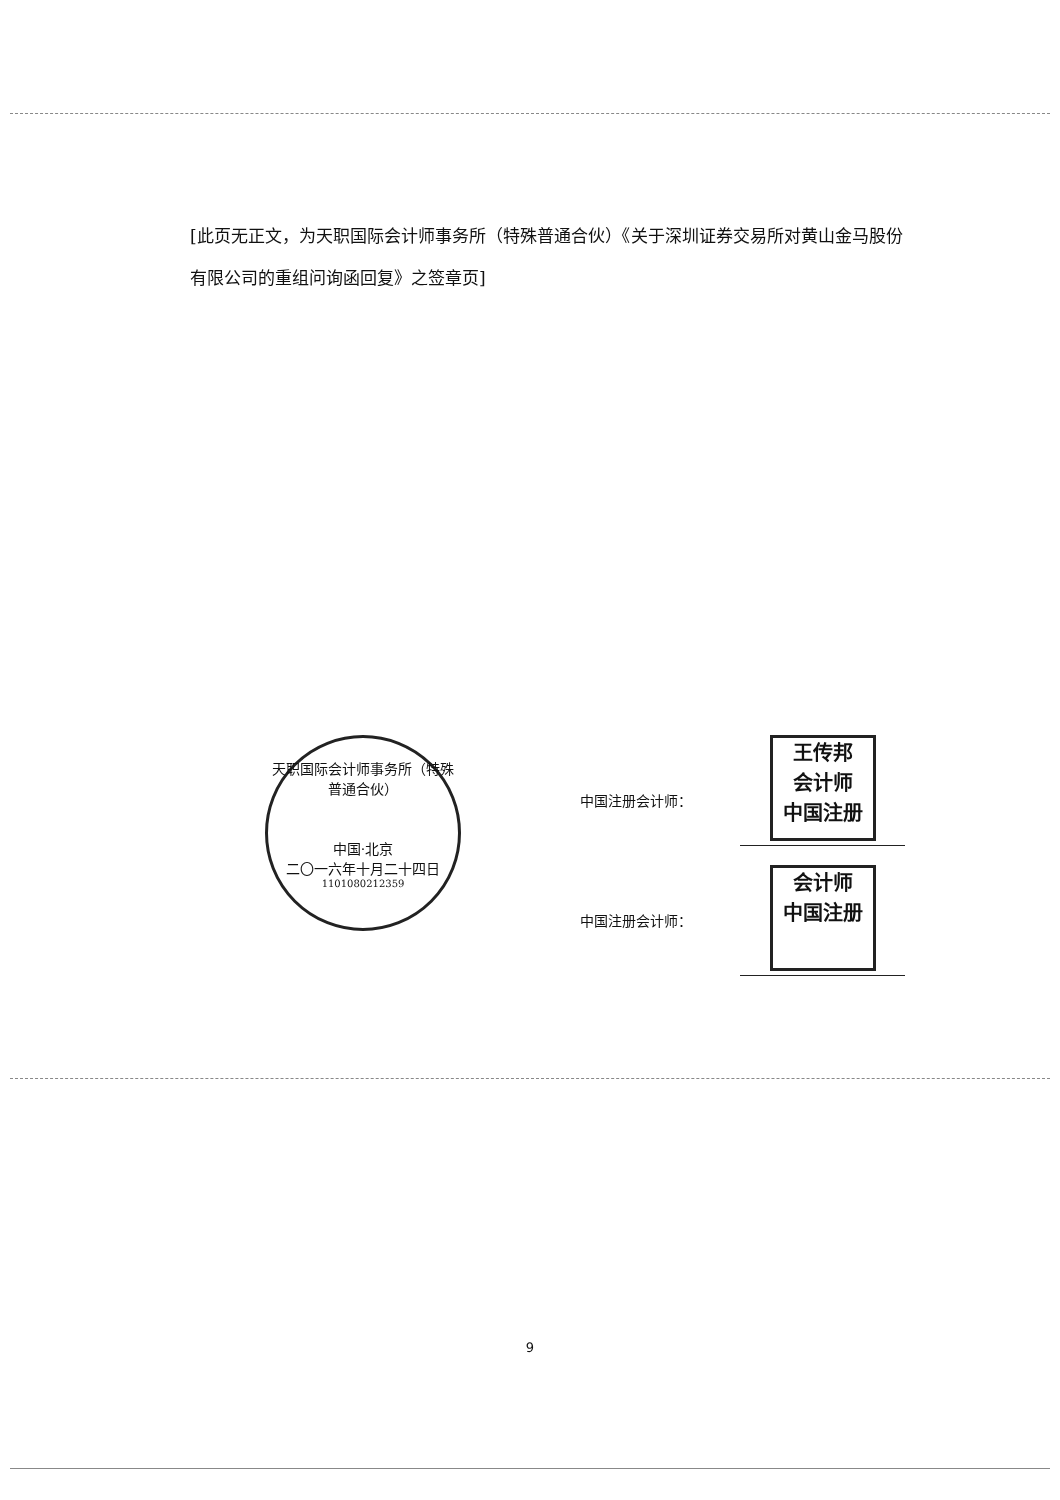[此页无正文，为天职国际会计师事务所（特殊普通合伙）《关于深圳证券交易所对黄山金马股份有限公司的重组问询函回复》之签章页]
天职国际会计师事务所（特殊普通合伙）
中国·北京
二〇一六年十月二十四日
1101080212359
中国注册会计师：
王传邦
会计师
中国注册
中国注册会计师：
会计师
中国注册
9